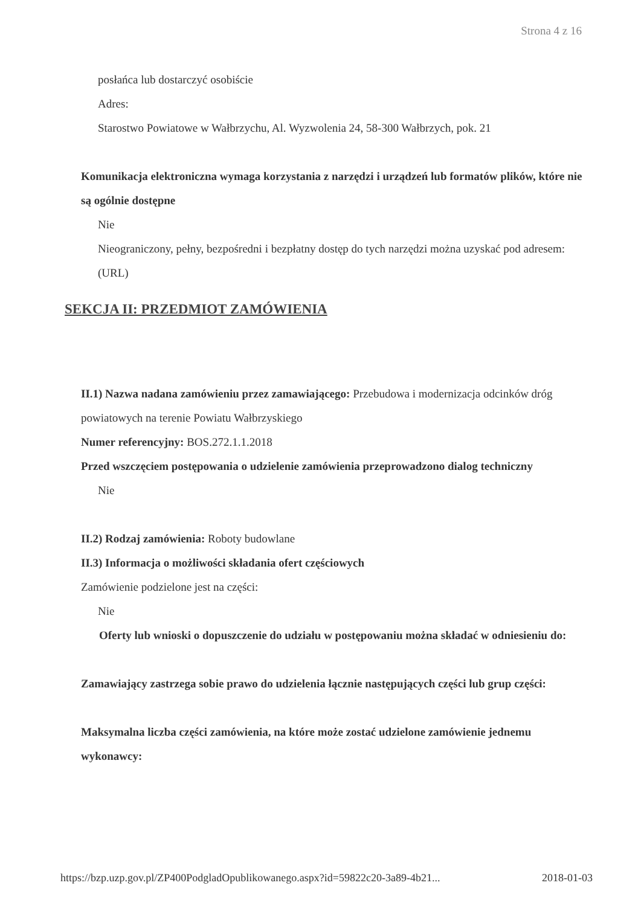Strona 4 z 16
posłańca lub dostarczyć osobiście
Adres:
Starostwo Powiatowe w Wałbrzychu, Al. Wyzwolenia 24, 58-300 Wałbrzych, pok. 21
Komunikacja elektroniczna wymaga korzystania z narzędzi i urządzeń lub formatów plików, które nie są ogólnie dostępne
Nie
Nieograniczony, pełny, bezpośredni i bezpłatny dostęp do tych narzędzi można uzyskać pod adresem: (URL)
SEKCJA II: PRZEDMIOT ZAMÓWIENIA
II.1) Nazwa nadana zamówieniu przez zamawiającego: Przebudowa i modernizacja odcinków dróg powiatowych na terenie Powiatu Wałbrzyskiego
Numer referencyjny: BOS.272.1.1.2018
Przed wszczęciem postępowania o udzielenie zamówienia przeprowadzono dialog techniczny
Nie
II.2) Rodzaj zamówienia: Roboty budowlane
II.3) Informacja o możliwości składania ofert częściowych
Zamówienie podzielone jest na części:
Nie
Oferty lub wnioski o dopuszczenie do udziału w postępowaniu można składać w odniesieniu do:
Zamawiający zastrzega sobie prawo do udzielenia łącznie następujących części lub grup części:
Maksymalna liczba części zamówienia, na które może zostać udzielone zamówienie jednemu wykonawcy:
https://bzp.uzp.gov.pl/ZP400PodgladOpublikowanego.aspx?id=59822c20-3a89-4b21... 2018-01-03